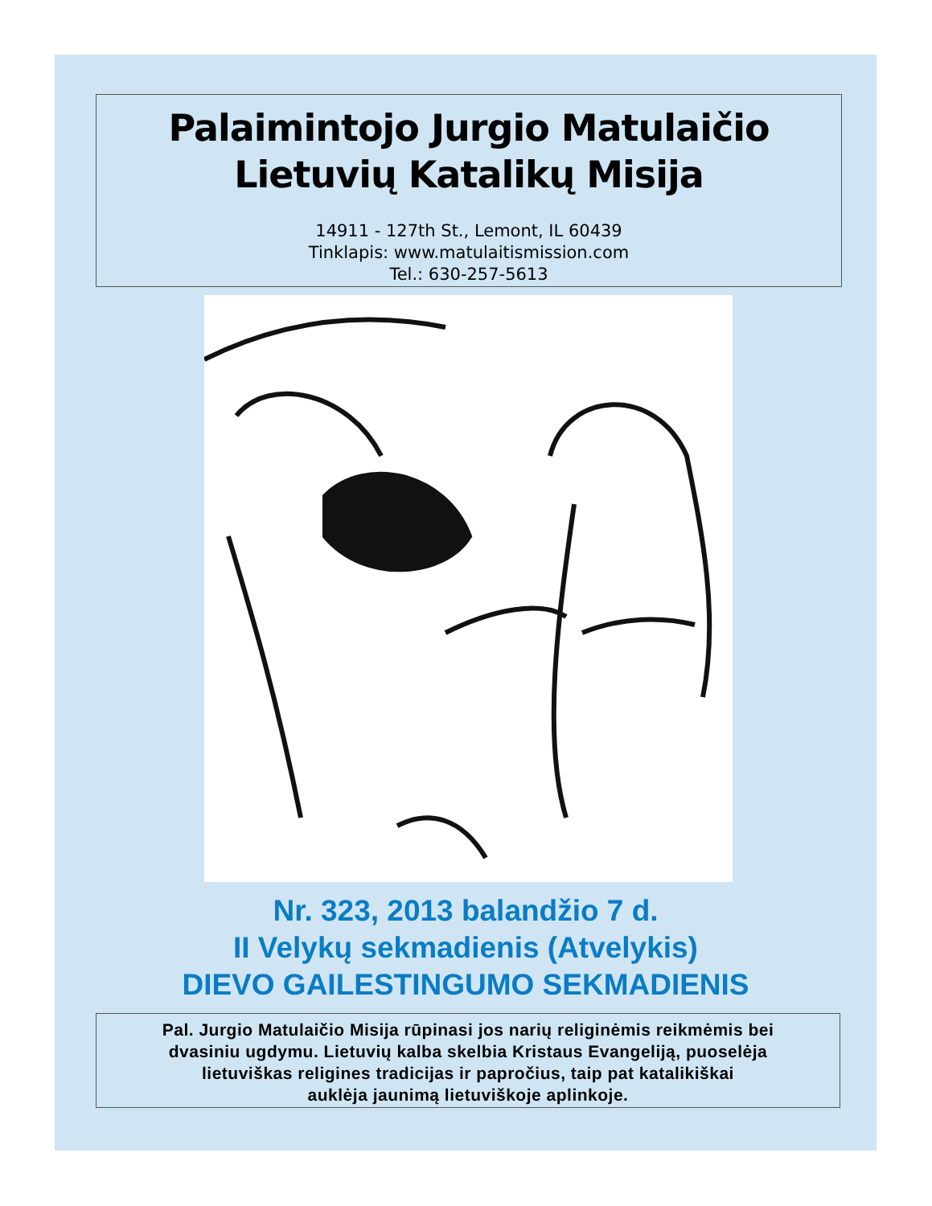Palaimintojo Jurgio Matulaičio
Lietuvių Katalikų Misija
14911 - 127th St., Lemont, IL 60439
Tinklapis: www.matulaitismission.com
Tel.: 630-257-5613
Nr. 323, 2013 balandžio 7 d.
II Velykų sekmadienis (Atvelykis)
DIEVO GAILESTINGUMO SEKMADIENIS
Pal. Jurgio Matulaičio Misija rūpinasi jos narių religinėmis reikmėmis bei
dvasiniu ugdymu. Lietuvių kalba skelbia Kristaus Evangeliją, puoselėja
lietuviškas religines tradicijas ir papročius, taip pat katalikiškai
auklėja jaunimą lietuviškoje aplinkoje.